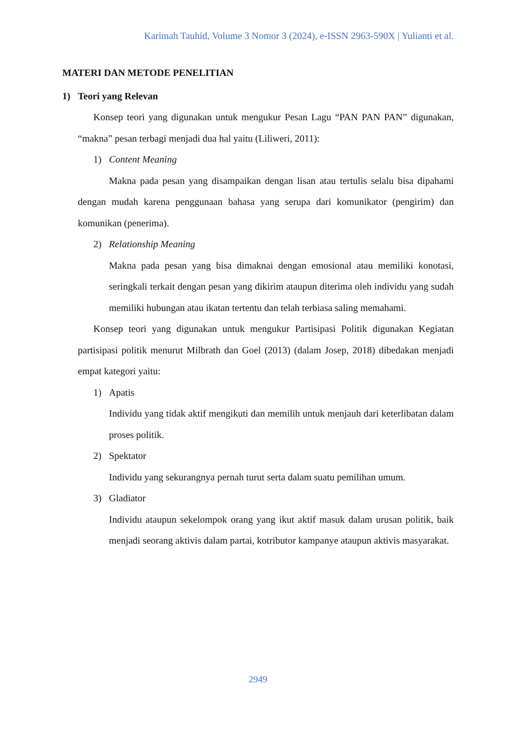Karimah Tauhid, Volume 3 Nomor 3 (2024), e-ISSN 2963-590X | Yulianti et al.
MATERI DAN METODE PENELITIAN
1) Teori yang Relevan
Konsep teori yang digunakan untuk mengukur Pesan Lagu “PAN PAN PAN” digunakan, “makna” pesan terbagi menjadi dua hal yaitu (Liliweri, 2011):
1) Content Meaning
Makna pada pesan yang disampaikan dengan lisan atau tertulis selalu bisa dipahami dengan mudah karena penggunaan bahasa yang serupa dari komunikator (pengirim) dan komunikan (penerima).
2) Relationship Meaning
Makna pada pesan yang bisa dimaknai dengan emosional atau memiliki konotasi, seringkali terkait dengan pesan yang dikirim ataupun diterima oleh individu yang sudah memiliki hubungan atau ikatan tertentu dan telah terbiasa saling memahami.
Konsep teori yang digunakan untuk mengukur Partisipasi Politik digunakan Kegiatan partisipasi politik menurut Milbrath dan Goel (2013) (dalam Josep, 2018) dibedakan menjadi empat kategori yaitu:
1) Apatis
Individu yang tidak aktif mengikuti dan memilih untuk menjauh dari keterlibatan dalam proses politik.
2) Spektator
Individu yang sekurangnya pernah turut serta dalam suatu pemilihan umum.
3) Gladiator
Individu ataupun sekelompok orang yang ikut aktif masuk dalam urusan politik, baik menjadi seorang aktivis dalam partai, kotributor kampanye ataupun aktivis masyarakat.
2949